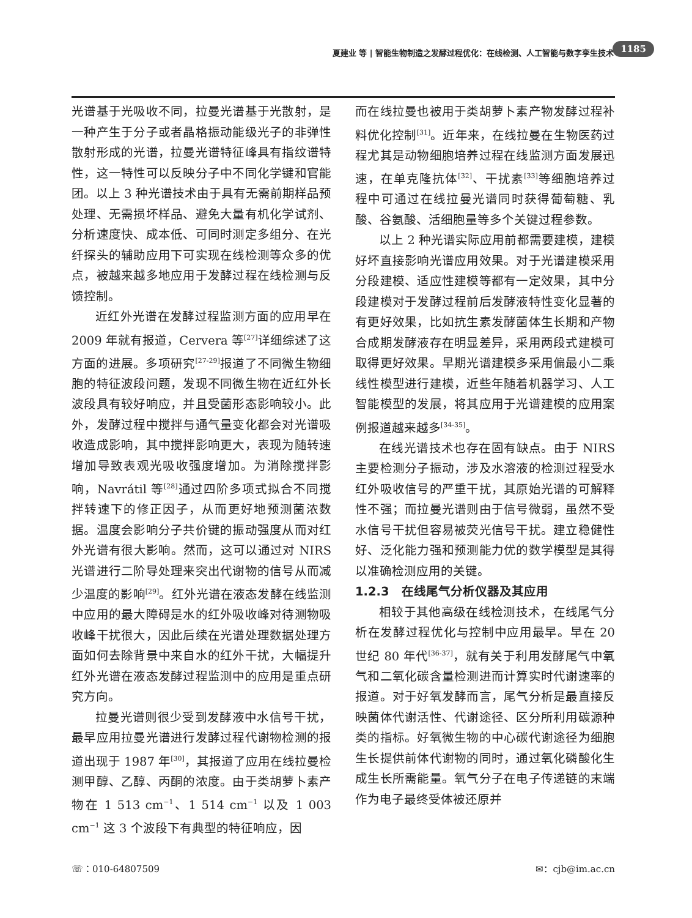夏建业 等 | 智能生物制造之发酵过程优化：在线检测、人工智能与数字孪生技术 1185
光谱基于光吸收不同，拉曼光谱基于光散射，是一种产生于分子或者晶格振动能级光子的非弹性散射形成的光谱，拉曼光谱特征峰具有指纹谱特性，这一特性可以反映分子中不同化学键和官能团。以上 3 种光谱技术由于具有无需前期样品预处理、无需损坏样品、避免大量有机化学试剂、分析速度快、成本低、可同时测定多组分、在光纤探头的辅助应用下可实现在线检测等众多的优点，被越来越多地应用于发酵过程在线检测与反馈控制。
近红外光谱在发酵过程监测方面的应用早在 2009 年就有报道，Cervera 等<sup>[27]</sup>详细综述了这方面的进展。多项研究<sup>[27-29]</sup>报道了不同微生物细胞的特征波段问题，发现不同微生物在近红外长波段具有较好响应，并且受菌形态影响较小。此外，发酵过程中搅拌与通气量变化都会对光谱吸收造成影响，其中搅拌影响更大，表现为随转速增加导致表观光吸收强度增加。为消除搅拌影响，Navrátil 等<sup>[28]</sup>通过四阶多项式拟合不同搅拌转速下的修正因子，从而更好地预测菌浓数据。温度会影响分子共价键的振动强度从而对红外光谱有很大影响。然而，这可以通过对 NIRS 光谱进行二阶导处理来突出代谢物的信号从而减少温度的影响<sup>[29]</sup>。红外光谱在液态发酵在线监测中应用的最大障碍是水的红外吸收峰对待测物吸收峰干扰很大，因此后续在光谱处理数据处理方面如何去除背景中来自水的红外干扰，大幅提升红外光谱在液态发酵过程监测中的应用是重点研究方向。
拉曼光谱则很少受到发酵液中水信号干扰，最早应用拉曼光谱进行发酵过程代谢物检测的报道出现于 1987 年<sup>[30]</sup>，其报道了应用在线拉曼检测甲醇、乙醇、丙酮的浓度。由于类胡萝卜素产物在 1 513 cm<sup>−1</sup>、1 514 cm<sup>−1</sup> 以及 1 003 cm<sup>−1</sup> 这 3 个波段下有典型的特征响应，因
而在线拉曼也被用于类胡萝卜素产物发酵过程补料优化控制<sup>[31]</sup>。近年来，在线拉曼在生物医药过程尤其是动物细胞培养过程在线监测方面发展迅速，在单克隆抗体<sup>[32]</sup>、干扰素<sup>[33]</sup>等细胞培养过程中可通过在线拉曼光谱同时获得葡萄糖、乳酸、谷氨酸、活细胞量等多个关键过程参数。
以上 2 种光谱实际应用前都需要建模，建模好坏直接影响光谱应用效果。对于光谱建模采用分段建模、适应性建模等都有一定效果，其中分段建模对于发酵过程前后发酵液特性变化显著的有更好效果，比如抗生素发酵菌体生长期和产物合成期发酵液存在明显差异，采用两段式建模可取得更好效果。早期光谱建模多采用偏最小二乘线性模型进行建模，近些年随着机器学习、人工智能模型的发展，将其应用于光谱建模的应用案例报道越来越多<sup>[34-35]</sup>。
在线光谱技术也存在固有缺点。由于 NIRS 主要检测分子振动，涉及水溶液的检测过程受水红外吸收信号的严重干扰，其原始光谱的可解释性不强；而拉曼光谱则由于信号微弱，虽然不受水信号干扰但容易被荧光信号干扰。建立稳健性好、泛化能力强和预测能力优的数学模型是其得以准确检测应用的关键。
1.2.3　在线尾气分析仪器及其应用
相较于其他高级在线检测技术，在线尾气分析在发酵过程优化与控制中应用最早。早在 20 世纪 80 年代<sup>[36-37]</sup>，就有关于利用发酵尾气中氧气和二氧化碳含量检测进而计算实时代谢速率的报道。对于好氧发酵而言，尾气分析是最直接反映菌体代谢活性、代谢途径、区分所利用碳源种类的指标。好氧微生物的中心碳代谢途径为细胞生长提供前体代谢物的同时，通过氧化磷酸化生成生长所需能量。氧气分子在电子传递链的末端作为电子最终受体被还原并
☏：010-64807509 ✉：cjb@im.ac.cn